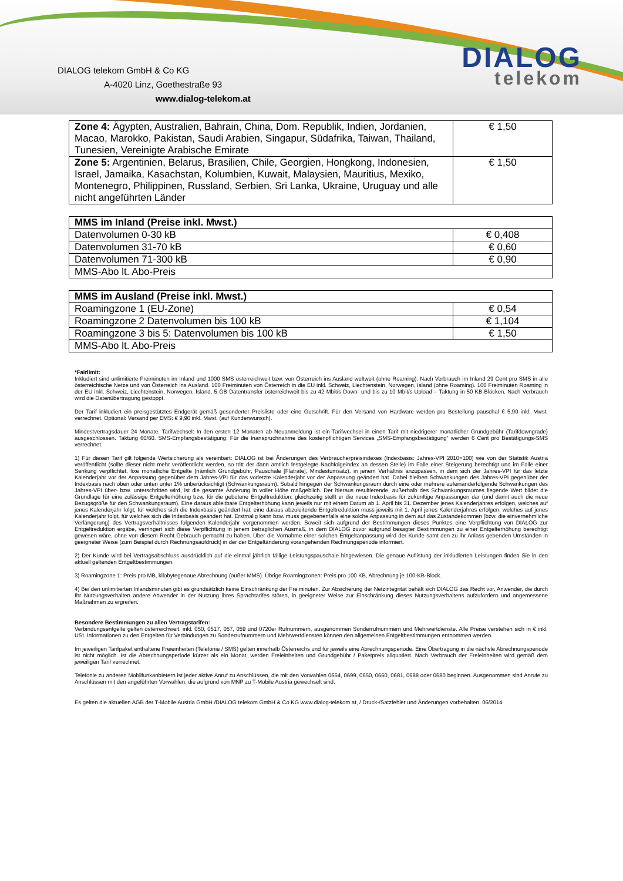DIALOG telekom GmbH & Co KG
A-4020 Linz, Goethestraße 93
www.dialog-telekom.at
DIALOG
telekom
| Zone 4: Ägypten, Australien, Bahrain, China, Dom. Republik, Indien, Jordanien, Macao, Marokko, Pakistan, Saudi Arabien, Singapur, Südafrika, Taiwan, Thailand, Tunesien, Vereinigte Arabische Emirate | € 1,50 |
| Zone 5: Argentinien, Belarus, Brasilien, Chile, Georgien, Hongkong, Indonesien, Israel, Jamaika, Kasachstan, Kolumbien, Kuwait, Malaysien, Mauritius, Mexiko, Montenegro, Philippinen, Russland, Serbien, Sri Lanka, Ukraine, Uruguay und alle nicht angeführten Länder | € 1,50 |
| MMS im Inland (Preise inkl. Mwst.) | |
| --- | --- |
| Datenvolumen 0-30 kB | € 0,408 |
| Datenvolumen 31-70 kB | € 0,60 |
| Datenvolumen 71-300 kB | € 0,90 |
| MMS-Abo lt. Abo-Preis | |
| MMS im Ausland (Preise inkl. Mwst.) | |
| --- | --- |
| Roamingzone 1 (EU-Zone) | € 0,54 |
| Roamingzone 2 Datenvolumen bis 100 kB | € 1,104 |
| Roamingzone 3 bis 5: Datenvolumen bis 100 kB | € 1,50 |
| MMS-Abo lt. Abo-Preis | |
*Fairlimit:
Inkludiert sind unlimitierte Freiminuten im Inland und 1000 SMS österreichweit bzw. von Österreich ins Ausland weltweit (ohne Roaming). Nach Verbrauch im Inland 29 Cent pro SMS in alle österreichische Netze und von Österreich ins Ausland. 100 Freiminuten von Österreich in die EU inkl. Schweiz, Liechtenstein, Norwegen, Island (ohne Roaming). 100 Freiminuten Roaming in der EU inkl. Schweiz, Liechtenstein, Norwegen, Island. 5 GB Datentransfer österreichweit bis zu 42 Mbit/s Down- und bis zu 10 Mbit/s Upload – Taktung in 50 KB-Blöcken. Nach Verbrauch wird die Datenübertragung gestoppt.
Der Tarif inkludiert ein preisgestütztes Endgerät gemäß gesonderter Preisliste oder eine Gutschrift. Für den Versand von Hardware werden pro Bestellung pauschal € 5,90 inkl. Mwst. verrechnet. Optional: Versand per EMS: € 9,90 inkl. Mwst. (auf Kundenwunsch).
Mindestvertragsdauer 24 Monate. Tarifwechsel: In den ersten 12 Monaten ab Neuanmeldung ist ein Tarifwechsel in einen Tarif mit niedrigerer monatlicher Grundgebühr (Tarifdowngrade) ausgeschlossen. Taktung 60/60. SMS-Empfangsbestätigung: Für die Inanspruchnahme des kostenpflichtigen Services „SMS-Empfangsbestätigung“ werden 6 Cent pro Bestätigungs-SMS verrechnet.
1) Für diesen Tarif gilt folgende Wertsicherung als vereinbart: DIALOG ist bei Änderungen des Verbraucherpreisindexes (Indexbasis: Jahres-VPI 2010=100) wie von der Statistik Austria veröffentlicht (sollte dieser nicht mehr veröffentlicht werden, so tritt der dann amtlich festgelegte Nachfolgeindex an dessen Stelle) im Falle einer Steigerung berechtigt und im Falle einer Senkung verpflichtet, fixe monatliche Entgelte (nämlich Grundgebühr, Pauschale [Flatrate], Mindestumsatz), in jenem Verhältnis anzupassen, in dem sich der Jahres-VPI für das letzte Kalenderjahr vor der Anpassung gegenüber dem Jahres-VPI für das vorletzte Kalenderjahr vor der Anpassung geändert hat. Dabei bleiben Schwankungen des Jahres-VPI gegenüber der Indexbasis nach oben oder unten unter 1% unberücksichtigt (Schwankungsraum). Sobald hingegen der Schwankungsraum durch eine oder mehrere aufeinanderfolgende Schwankungen des Jahres-VPI über- bzw. unterschritten wird, ist die gesamte Änderung in voller Höhe maßgeblich. Der hieraus resultierende, außerhalb des Schwankungsraumes liegende Wert bildet die Grundlage für eine zulässige Entgelterhöhung bzw. für die gebotene Entgeltreduktion; gleichzeitig stellt er die neue Indexbasis für zukünftige Anpassungen dar (und damit auch die neue Bezugsgröße für den Schwankungsraum). Eine daraus ableitbare Entgelterhöhung kann jeweils nur mit einem Datum ab 1. April bis 31. Dezember jenes Kalenderjahres erfolgen, welches auf jenes Kalenderjahr folgt, für welches sich die Indexbasis geändert hat; eine daraus abzuleitende Entgeltreduktion muss jeweils mit 1. April jenes Kalenderjahres erfolgen, welches auf jenes Kalenderjahr folgt, für welches sich die Indexbasis geändert hat. Erstmalig kann bzw. muss gegebenenfalls eine solche Anpassung in dem auf das Zustandekommen (bzw. die einvernehmliche Verlängerung) des Vertragsverhältnisses folgenden Kalenderjahr vorgenommen werden. Soweit sich aufgrund der Bestimmungen dieses Punktes eine Verpflichtung von DIALOG zur Entgeltreduktion ergäbe, verringert sich diese Verpflichtung in jenem betraglichen Ausmaß, in dem DIALOG zuvor aufgrund besagter Bestimmungen zu einer Entgelterhöhung berechtigt gewesen wäre, ohne von diesem Recht Gebrauch gemacht zu haben. Über die Vornahme einer solchen Entgeltanpassung wird der Kunde samt den zu ihr Anlass gebenden Umständen in geeigneter Weise (zum Beispiel durch Rechnungsaufdruck) in der der Entgeltänderung vorangehenden Rechnungsperiode informiert.
2) Der Kunde wird bei Vertragsabschluss ausdrücklich auf die einmal jährlich fällige Leistungspauschale hingewiesen. Die genaue Auflistung der inkludierten Leistungen finden Sie in den aktuell geltenden Entgeltbestimmungen.
3) Roamingzone 1: Preis pro MB, kilobytegenaue Abrechnung (außer MMS). Übrige Roamingzonen: Preis pro 100 KB, Abrechnung je 100-KB-Block.
4) Bei den unlimitierten Inlandsminuten gibt es grundsätzlich keine Einschränkung der Freiminuten. Zur Absicherung der Netzintegrität behält sich DIALOG das Recht vor, Anwender, die durch Ihr Nutzungsverhalten andere Anwender in der Nutzung ihres Sprachtarifes stören, in geeigneter Weise zur Einschränkung dieses Nutzungsverhaltens aufzufordern und angemessene Maßnahmen zu ergreifen.
Besondere Bestimmungen zu allen Vertragstarifen:
Verbindungsentgelte gelten österreichweit, inkl. 050, 0517, 057, 059 und 0720er Rufnummern, ausgenommen Sonderrufnummern und Mehrwertdienste. Alle Preise verstehen sich in € inkl. USt. Informationen zu den Entgelten für Verbindungen zu Sonderrufnummern und Mehrwertdiensten können den allgemeinen Entgeltbestimmungen entnommen werden.
Im jeweiligen Tarifpaket enthaltene Freieinheiten (Telefonie / SMS) gelten innerhalb Österreichs und für jeweils eine Abrechnungsperiode. Eine Übertragung in die nächste Abrechnungsperiode ist nicht möglich. Ist die Abrechnungsperiode kürzer als ein Monat, werden Freieinheiten und Grundgebühr / Paketpreis aliquotiert. Nach Verbrauch der Freieinheiten wird gemäß dem jeweiligen Tarif verrechnet.
Telefonie zu anderen Mobilfunkanbietern ist jeder aktive Anruf zu Anschlüssen, die mit den Vorwahlen 0664, 0699, 0650, 0660, 0681, 0688 oder 0680 beginnen. Ausgenommen sind Anrufe zu Anschlüssen mit den angeführten Vorwahlen, die aufgrund von MNP zu T-Mobile Austria gewechselt sind.
Es gelten die aktuellen AGB der T-Mobile Austria GmbH /DIALOG telekom GmbH & Co KG www.dialog-telekom.at, / Druck-/Satzfehler und Änderungen vorbehalten. 06/2014